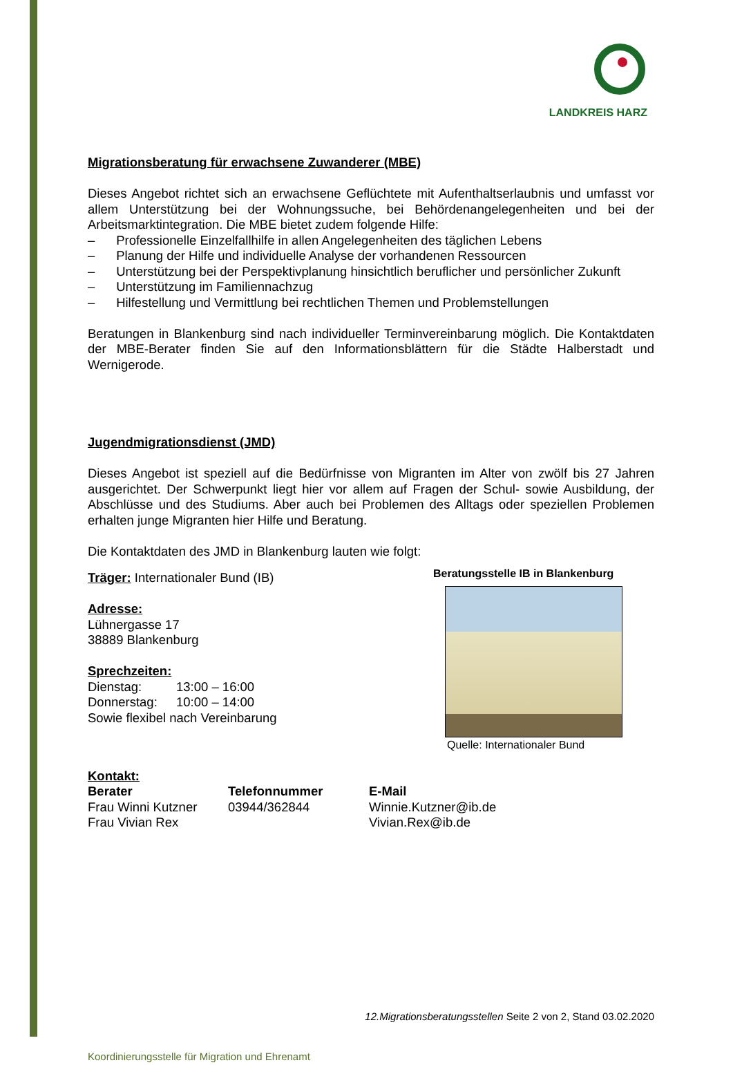LANDKREIS HARZ
Migrationsberatung für erwachsene Zuwanderer (MBE)
Dieses Angebot richtet sich an erwachsene Geflüchtete mit Aufenthaltserlaubnis und umfasst vor allem Unterstützung bei der Wohnungssuche, bei Behördenangelegenheiten und bei der Arbeitsmarktintegration. Die MBE bietet zudem folgende Hilfe:
– Professionelle Einzelfallhilfe in allen Angelegenheiten des täglichen Lebens
– Planung der Hilfe und individuelle Analyse der vorhandenen Ressourcen
– Unterstützung bei der Perspektivplanung hinsichtlich beruflicher und persönlicher Zukunft
– Unterstützung im Familiennachzug
– Hilfestellung und Vermittlung bei rechtlichen Themen und Problemstellungen
Beratungen in Blankenburg sind nach individueller Terminvereinbarung möglich. Die Kontaktdaten der MBE-Berater finden Sie auf den Informationsblättern für die Städte Halberstadt und Wernigerode.
Jugendmigrationsdienst (JMD)
Dieses Angebot ist speziell auf die Bedürfnisse von Migranten im Alter von zwölf bis 27 Jahren ausgerichtet. Der Schwerpunkt liegt hier vor allem auf Fragen der Schul- sowie Ausbildung, der Abschlüsse und des Studiums. Aber auch bei Problemen des Alltags oder speziellen Problemen erhalten junge Migranten hier Hilfe und Beratung.
Die Kontaktdaten des JMD in Blankenburg lauten wie folgt:
Träger: Internationaler Bund (IB)
Adresse:
Lühnergasse 17
38889 Blankenburg
Sprechzeiten:
| Dienstag: | 13:00 – 16:00 |
| Donnerstag: | 10:00 – 14:00 |
Sowie flexibel nach Vereinbarung
Beratungsstelle IB in Blankenburg
Quelle: Internationaler Bund
Kontakt:
| Berater | Telefonnummer | E-Mail |
| --- | --- | --- |
| Frau Winni Kutzner | 03944/362844 | Winnie.Kutzner@ib.de |
| Frau Vivian Rex | | Vivian.Rex@ib.de |
12.Migrationsberatungsstellen Seite 2 von 2, Stand 03.02.2020
Koordinierungsstelle für Migration und Ehrenamt